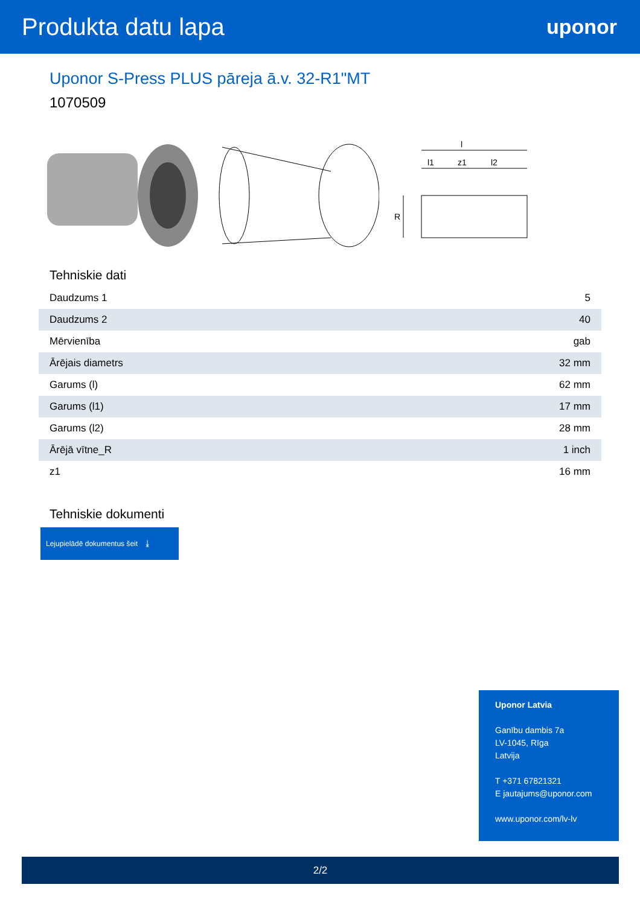Produkta datu lapa
uponor
Uponor S-Press PLUS pāreja ā.v. 32-R1"MT
1070509
l
l1
z1
l2
R
Tehniskie dati
| Daudzums 1 | 5 |
| Daudzums 2 | 40 |
| Mērvienība | gab |
| Ārējais diametrs | 32 mm |
| Garums (l) | 62 mm |
| Garums (l1) | 17 mm |
| Garums (l2) | 28 mm |
| Ārējā vītne_R | 1 inch |
| z1 | 16 mm |
Tehniskie dokumenti
Lejupielādē dokumentus šeit ⤓
Uponor Latvia
Ganību dambis 7a
LV-1045, Rīga
Latvija
T +371 67821321
E jautajums@uponor.com
www.uponor.com/lv-lv
2/2